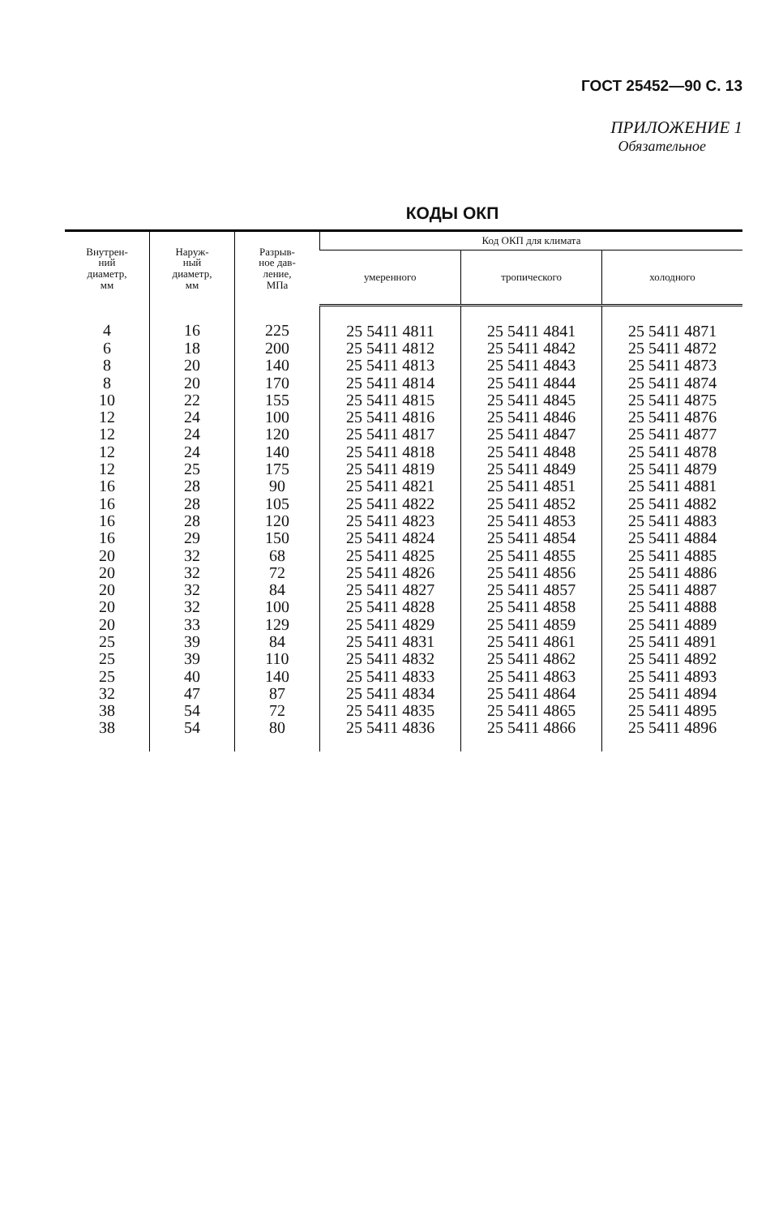ГОСТ 25452—90 С. 13
ПРИЛОЖЕНИЕ 1
Обязательное
КОДЫ ОКП
| Внутрен- ний диаметр, мм | Наруж- ный диаметр, мм | Разрыв- ное дав- ление, МПа | Код ОКП для климата | | |
| --- | --- | --- | --- | --- | --- |
| | | | умеренного | тропического | холодного |
| 4 | 16 | 225 | 25 5411 4811 | 25 5411 4841 | 25 5411 4871 |
| 6 | 18 | 200 | 25 5411 4812 | 25 5411 4842 | 25 5411 4872 |
| 8 | 20 | 140 | 25 5411 4813 | 25 5411 4843 | 25 5411 4873 |
| 8 | 20 | 170 | 25 5411 4814 | 25 5411 4844 | 25 5411 4874 |
| 10 | 22 | 155 | 25 5411 4815 | 25 5411 4845 | 25 5411 4875 |
| 12 | 24 | 100 | 25 5411 4816 | 25 5411 4846 | 25 5411 4876 |
| 12 | 24 | 120 | 25 5411 4817 | 25 5411 4847 | 25 5411 4877 |
| 12 | 24 | 140 | 25 5411 4818 | 25 5411 4848 | 25 5411 4878 |
| 12 | 25 | 175 | 25 5411 4819 | 25 5411 4849 | 25 5411 4879 |
| 16 | 28 | 90 | 25 5411 4821 | 25 5411 4851 | 25 5411 4881 |
| 16 | 28 | 105 | 25 5411 4822 | 25 5411 4852 | 25 5411 4882 |
| 16 | 28 | 120 | 25 5411 4823 | 25 5411 4853 | 25 5411 4883 |
| 16 | 29 | 150 | 25 5411 4824 | 25 5411 4854 | 25 5411 4884 |
| 20 | 32 | 68 | 25 5411 4825 | 25 5411 4855 | 25 5411 4885 |
| 20 | 32 | 72 | 25 5411 4826 | 25 5411 4856 | 25 5411 4886 |
| 20 | 32 | 84 | 25 5411 4827 | 25 5411 4857 | 25 5411 4887 |
| 20 | 32 | 100 | 25 5411 4828 | 25 5411 4858 | 25 5411 4888 |
| 20 | 33 | 129 | 25 5411 4829 | 25 5411 4859 | 25 5411 4889 |
| 25 | 39 | 84 | 25 5411 4831 | 25 5411 4861 | 25 5411 4891 |
| 25 | 39 | 110 | 25 5411 4832 | 25 5411 4862 | 25 5411 4892 |
| 25 | 40 | 140 | 25 5411 4833 | 25 5411 4863 | 25 5411 4893 |
| 32 | 47 | 87 | 25 5411 4834 | 25 5411 4864 | 25 5411 4894 |
| 38 | 54 | 72 | 25 5411 4835 | 25 5411 4865 | 25 5411 4895 |
| 38 | 54 | 80 | 25 5411 4836 | 25 5411 4866 | 25 5411 4896 |